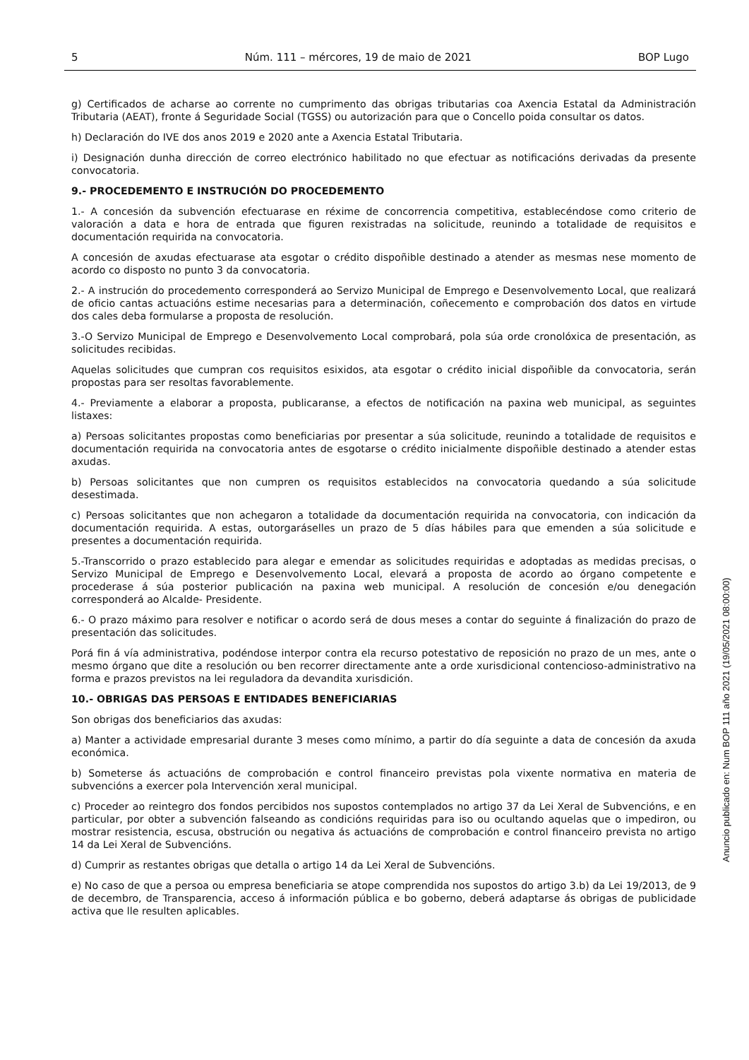5 Núm. 111 – mércores, 19 de maio de 2021 BOP Lugo
g) Certificados de acharse ao corrente no cumprimento das obrigas tributarias coa Axencia Estatal da Administración Tributaria (AEAT), fronte á Seguridade Social (TGSS) ou autorización para que o Concello poida consultar os datos.
h) Declaración do IVE dos anos 2019 e 2020 ante a Axencia Estatal Tributaria.
i) Designación dunha dirección de correo electrónico habilitado no que efectuar as notificacións derivadas da presente convocatoria.
9.- PROCEDEMENTO E INSTRUCIÓN DO PROCEDEMENTO
1.- A concesión da subvención efectuarase en réxime de concorrencia competitiva, establecéndose como criterio de valoración a data e hora de entrada que figuren rexistradas na solicitude, reunindo a totalidade de requisitos e documentación requirida na convocatoria.
A concesión de axudas efectuarase ata esgotar o crédito dispoñible destinado a atender as mesmas nese momento de acordo co disposto no punto 3 da convocatoria.
2.- A instrución do procedemento corresponderá ao Servizo Municipal de Emprego e Desenvolvemento Local, que realizará de oficio cantas actuacións estime necesarias para a determinación, coñecemento e comprobación dos datos en virtude dos cales deba formularse a proposta de resolución.
3.-O Servizo Municipal de Emprego e Desenvolvemento Local comprobará, pola súa orde cronolóxica de presentación, as solicitudes recibidas.
Aquelas solicitudes que cumpran cos requisitos esixidos, ata esgotar o crédito inicial dispoñible da convocatoria, serán propostas para ser resoltas favorablemente.
4.- Previamente a elaborar a proposta, publicaranse, a efectos de notificación na paxina web municipal, as seguintes listaxes:
a) Persoas solicitantes propostas como beneficiarias por presentar a súa solicitude, reunindo a totalidade de requisitos e documentación requirida na convocatoria antes de esgotarse o crédito inicialmente dispoñible destinado a atender estas axudas.
b) Persoas solicitantes que non cumpren os requisitos establecidos na convocatoria quedando a súa solicitude desestimada.
c) Persoas solicitantes que non achegaron a totalidade da documentación requirida na convocatoria, con indicación da documentación requirida. A estas, outorgaráselles un prazo de 5 días hábiles para que emenden a súa solicitude e presentes a documentación requirida.
5.-Transcorrido o prazo establecido para alegar e emendar as solicitudes requiridas e adoptadas as medidas precisas, o Servizo Municipal de Emprego e Desenvolvemento Local, elevará a proposta de acordo ao órgano competente e procederase á súa posterior publicación na paxina web municipal. A resolución de concesión e/ou denegación corresponderá ao Alcalde- Presidente.
6.- O prazo máximo para resolver e notificar o acordo será de dous meses a contar do seguinte á finalización do prazo de presentación das solicitudes.
Porá fin á vía administrativa, podéndose interpor contra ela recurso potestativo de reposición no prazo de un mes, ante o mesmo órgano que dite a resolución ou ben recorrer directamente ante a orde xurisdicional contencioso-administrativo na forma e prazos previstos na lei reguladora da devandita xurisdición.
10.- OBRIGAS DAS PERSOAS E ENTIDADES BENEFICIARIAS
Son obrigas dos beneficiarios das axudas:
a) Manter a actividade empresarial durante 3 meses como mínimo, a partir do día seguinte a data de concesión da axuda económica.
b) Someterse ás actuacións de comprobación e control financeiro previstas pola vixente normativa en materia de subvencións a exercer pola Intervención xeral municipal.
c) Proceder ao reintegro dos fondos percibidos nos supostos contemplados no artigo 37 da Lei Xeral de Subvencións, e en particular, por obter a subvención falseando as condicións requiridas para iso ou ocultando aquelas que o impediron, ou mostrar resistencia, escusa, obstrución ou negativa ás actuacións de comprobación e control financeiro prevista no artigo 14 da Lei Xeral de Subvencións.
d) Cumprir as restantes obrigas que detalla o artigo 14 da Lei Xeral de Subvencións.
e) No caso de que a persoa ou empresa beneficiaria se atope comprendida nos supostos do artigo 3.b) da Lei 19/2013, de 9 de decembro, de Transparencia, acceso á información pública e bo goberno, deberá adaptarse ás obrigas de publicidade activa que lle resulten aplicables.
Anuncio publicado en: Num BOP 111 año 2021 (19/05/2021 08:00:00)